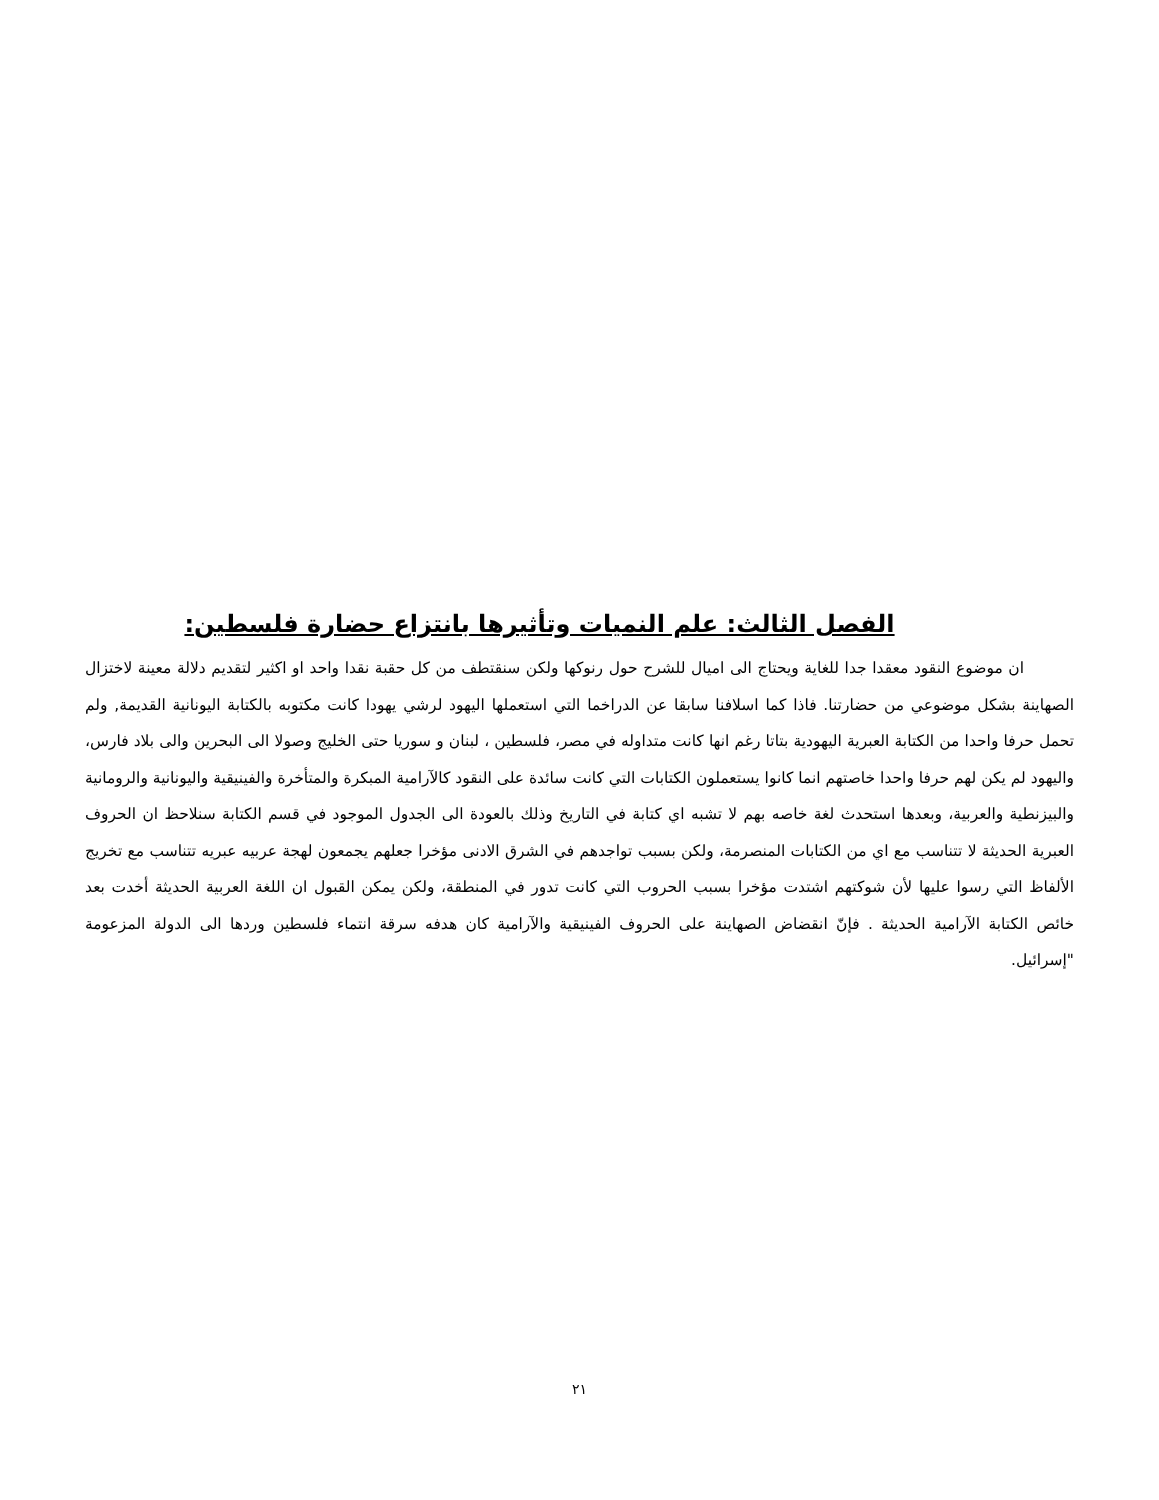الفصل الثالث: علم النميات وتأثيرها بانتزاع حضارة فلسطين:
ان موضوع النقود معقدا جدا للغاية ويحتاج الى اميال للشرح حول رنوكها ولكن سنقتطف من كل حقبة نقدا واحد او اكثير لتقديم دلالة معينة لاختزال الصهاينة بشكل موضوعي من حضارتنا. فاذا كما اسلافنا سابقا عن الدراخما التي استعملها اليهود لرشي يهودا كانت مكتوبه بالكتابة اليونانية القديمة, ولم تحمل حرفا واحدا من الكتابة العبرية اليهودية بتاتا رغم انها كانت متداوله في مصر، فلسطين ، لبنان و سوريا حتى الخليج وصولا الى البحرين والى بلاد فارس، واليهود لم يكن لهم حرفا واحدا خاصتهم انما كانوا يستعملون الكتابات التي كانت سائدة على النقود كالآرامية المبكرة والمتأخرة والفينيقية واليونانية والرومانية والبيزنطية والعربية، وبعدها استحدث لغة خاصه بهم لا تشبه اي كتابة في التاريخ وذلك بالعودة الى الجدول الموجود في قسم الكتابة سنلاحظ ان الحروف العبرية الحديثة لا تتناسب مع اي من الكتابات المنصرمة، ولكن بسبب تواجدهم في الشرق الادنى مؤخرا جعلهم يجمعون لهجة عربيه عبريه تتناسب مع تخريج الألفاظ التي رسوا عليها لأن شوكتهم اشتدت مؤخرا بسبب الحروب التي كانت تدور في المنطقة، ولكن يمكن القبول ان اللغة العربية الحديثة أخدت بعد خائص الكتابة الآرامية الحديثة . فإنّ انقضاض الصهاينة على الحروف الفينيقية والآرامية كان هدفه سرقة انتماء فلسطين وردها الى الدولة المزعومة "إسرائيل.
٢١